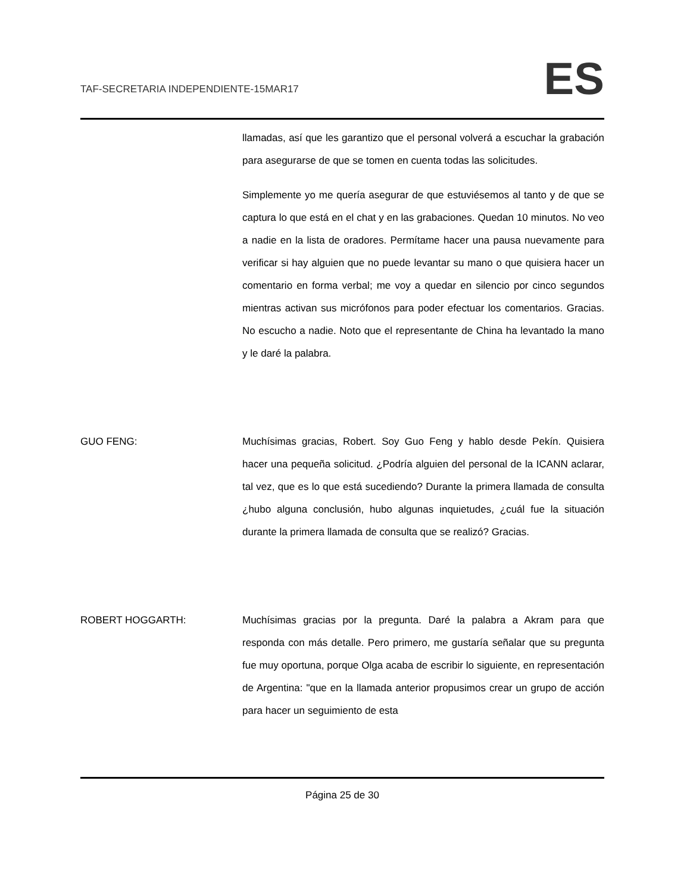TAF-SECRETARIA INDEPENDIENTE-15MAR17 ES
llamadas, así que les garantizo que el personal volverá a escuchar la grabación para asegurarse de que se tomen en cuenta todas las solicitudes.
Simplemente yo me quería asegurar de que estuviésemos al tanto y de que se captura lo que está en el chat y en las grabaciones. Quedan 10 minutos. No veo a nadie en la lista de oradores. Permítame hacer una pausa nuevamente para verificar si hay alguien que no puede levantar su mano o que quisiera hacer un comentario en forma verbal; me voy a quedar en silencio por cinco segundos mientras activan sus micrófonos para poder efectuar los comentarios. Gracias. No escucho a nadie. Noto que el representante de China ha levantado la mano y le daré la palabra.
GUO FENG: Muchísimas gracias, Robert. Soy Guo Feng y hablo desde Pekín. Quisiera hacer una pequeña solicitud. ¿Podría alguien del personal de la ICANN aclarar, tal vez, que es lo que está sucediendo? Durante la primera llamada de consulta ¿hubo alguna conclusión, hubo algunas inquietudes, ¿cuál fue la situación durante la primera llamada de consulta que se realizó? Gracias.
ROBERT HOGGARTH: Muchísimas gracias por la pregunta. Daré la palabra a Akram para que responda con más detalle. Pero primero, me gustaría señalar que su pregunta fue muy oportuna, porque Olga acaba de escribir lo siguiente, en representación de Argentina: "que en la llamada anterior propusimos crear un grupo de acción para hacer un seguimiento de esta
Página 25 de 30